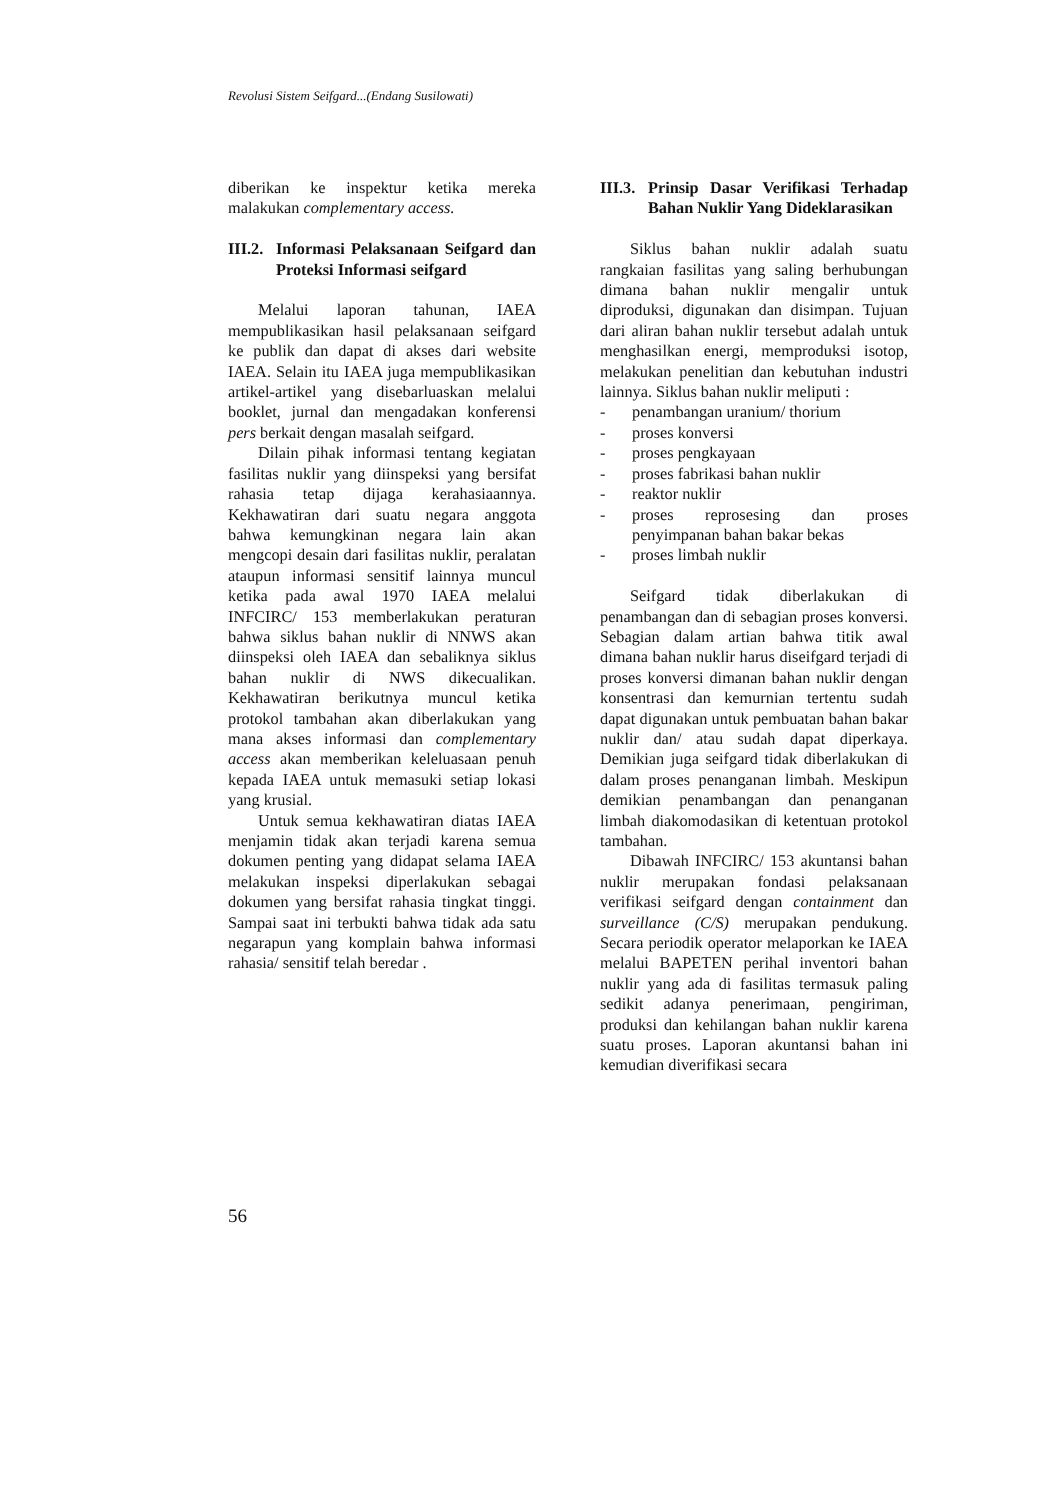Revolusi Sistem Seifgard...(Endang Susilowati)
diberikan ke inspektur ketika mereka malakukan complementary access.
III.2. Informasi Pelaksanaan Seifgard dan Proteksi Informasi seifgard
Melalui laporan tahunan, IAEA mempublikasikan hasil pelaksanaan seifgard ke publik dan dapat di akses dari website IAEA. Selain itu IAEA juga mempublikasikan artikel-artikel yang disebarluaskan melalui booklet, jurnal dan mengadakan konferensi pers berkait dengan masalah seifgard.
Dilain pihak informasi tentang kegiatan fasilitas nuklir yang diinspeksi yang bersifat rahasia tetap dijaga kerahasiaannya. Kekhawatiran dari suatu negara anggota bahwa kemungkinan negara lain akan mengcopi desain dari fasilitas nuklir, peralatan ataupun informasi sensitif lainnya muncul ketika pada awal 1970 IAEA melalui INFCIRC/ 153 memberlakukan peraturan bahwa siklus bahan nuklir di NNWS akan diinspeksi oleh IAEA dan sebaliknya siklus bahan nuklir di NWS dikecualikan. Kekhawatiran berikutnya muncul ketika protokol tambahan akan diberlakukan yang mana akses informasi dan complementary access akan memberikan keleluasaan penuh kepada IAEA untuk memasuki setiap lokasi yang krusial.
Untuk semua kekhawatiran diatas IAEA menjamin tidak akan terjadi karena semua dokumen penting yang didapat selama IAEA melakukan inspeksi diperlakukan sebagai dokumen yang bersifat rahasia tingkat tinggi. Sampai saat ini terbukti bahwa tidak ada satu negarapun yang komplain bahwa informasi rahasia/ sensitif telah beredar .
III.3. Prinsip Dasar Verifikasi Terhadap Bahan Nuklir Yang Dideklarasikan
Siklus bahan nuklir adalah suatu rangkaian fasilitas yang saling berhubungan dimana bahan nuklir mengalir untuk diproduksi, digunakan dan disimpan. Tujuan dari aliran bahan nuklir tersebut adalah untuk menghasilkan energi, memproduksi isotop, melakukan penelitian dan kebutuhan industri lainnya. Siklus bahan nuklir meliputi :
- penambangan uranium/ thorium
- proses konversi
- proses pengkayaan
- proses fabrikasi bahan nuklir
- reaktor nuklir
- proses reprosesing dan proses penyimpanan bahan bakar bekas
- proses limbah nuklir
Seifgard tidak diberlakukan di penambangan dan di sebagian proses konversi. Sebagian dalam artian bahwa titik awal dimana bahan nuklir harus diseifgard terjadi di proses konversi dimanan bahan nuklir dengan konsentrasi dan kemurnian tertentu sudah dapat digunakan untuk pembuatan bahan bakar nuklir dan/ atau sudah dapat diperkaya. Demikian juga seifgard tidak diberlakukan di dalam proses penanganan limbah. Meskipun demikian penambangan dan penanganan limbah diakomodasikan di ketentuan protokol tambahan.
Dibawah INFCIRC/ 153 akuntansi bahan nuklir merupakan fondasi pelaksanaan verifikasi seifgard dengan containment dan surveillance (C/S) merupakan pendukung. Secara periodik operator melaporkan ke IAEA melalui BAPETEN perihal inventori bahan nuklir yang ada di fasilitas termasuk paling sedikit adanya penerimaan, pengiriman, produksi dan kehilangan bahan nuklir karena suatu proses. Laporan akuntansi bahan ini kemudian diverifikasi secara
56